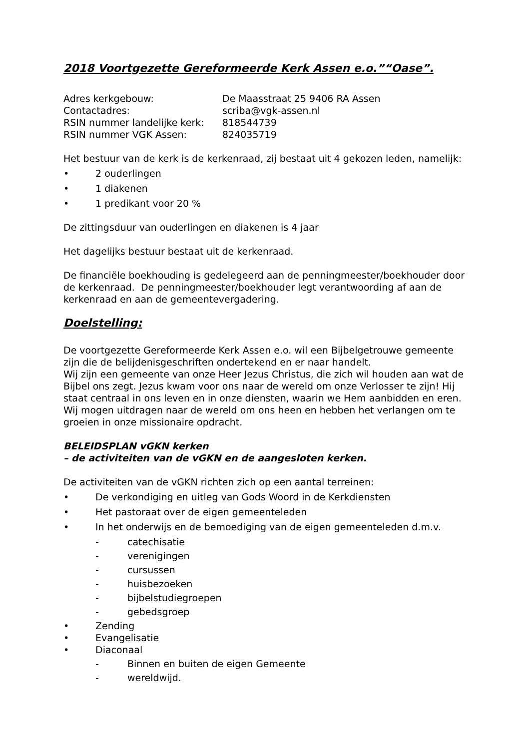2018 Voortgezette Gereformeerde Kerk Assen e.o.”“Oase”.
Adres kerkgebouw: De Maasstraat 25 9406 RA Assen
Contactadres: scriba@vgk-assen.nl
RSIN nummer landelijke kerk: 818544739
RSIN nummer VGK Assen: 824035719
Het bestuur van de kerk is de kerkenraad, zij bestaat uit 4 gekozen leden, namelijk:
• 2 ouderlingen
• 1 diakenen
• 1 predikant voor 20 %
De zittingsduur van ouderlingen en diakenen is 4 jaar
Het dagelijks bestuur bestaat uit de kerkenraad.
De financiële boekhouding is gedelegeerd aan de penningmeester/boekhouder door de kerkenraad. De penningmeester/boekhouder legt verantwoording af aan de kerkenraad en aan de gemeentevergadering.
Doelstelling:
De voortgezette Gereformeerde Kerk Assen e.o. wil een Bijbelgetrouwe gemeente zijn die de belijdenisgeschriften ondertekend en er naar handelt.
Wij zijn een gemeente van onze Heer Jezus Christus, die zich wil houden aan wat de Bijbel ons zegt. Jezus kwam voor ons naar de wereld om onze Verlosser te zijn! Hij staat centraal in ons leven en in onze diensten, waarin we Hem aanbidden en eren. Wij mogen uitdragen naar de wereld om ons heen en hebben het verlangen om te groeien in onze missionaire opdracht.
BELEIDSPLAN vGKN kerken
– de activiteiten van de vGKN en de aangesloten kerken.
De activiteiten van de vGKN richten zich op een aantal terreinen:
• De verkondiging en uitleg van Gods Woord in de Kerkdiensten
• Het pastoraat over de eigen gemeenteleden
• In het onderwijs en de bemoediging van de eigen gemeenteleden d.m.v.
- catechisatie
- verenigingen
- cursussen
- huisbezoeken
- bijbelstudiegroepen
- gebedsgroep
• Zending
• Evangelisatie
• Diaconaal
- Binnen en buiten de eigen Gemeente
- wereldwijd.